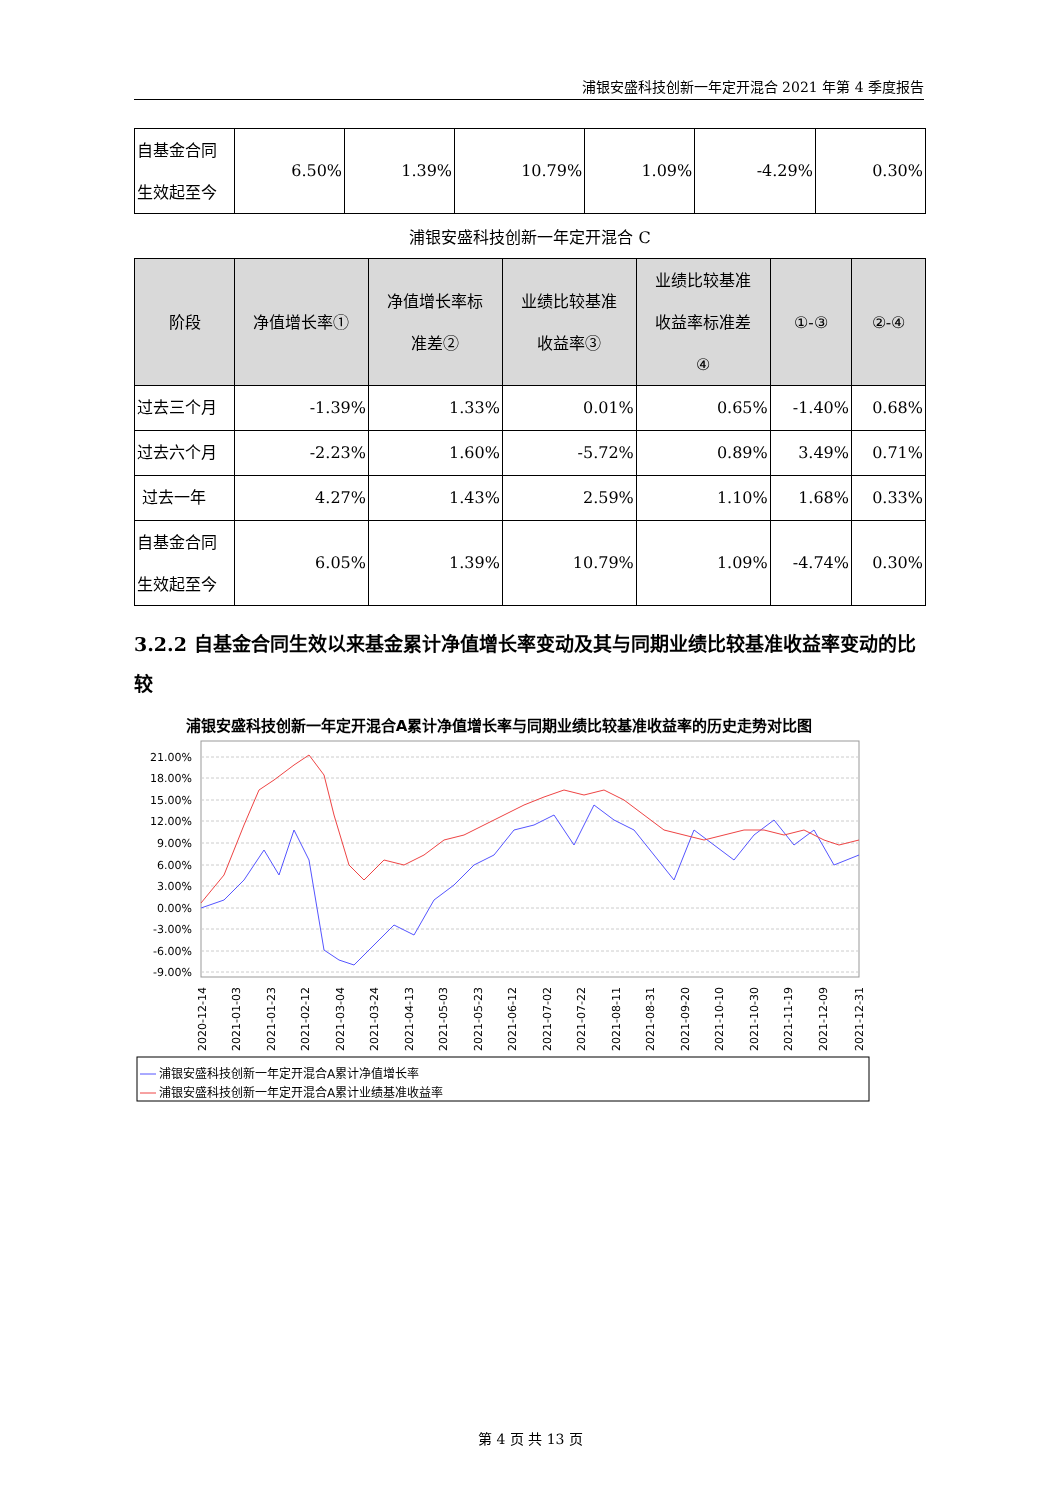浦银安盛科技创新一年定开混合 2021 年第 4 季度报告
| 自基金合同 生效起至今 | 6.50% | 1.39% | 10.79% | 1.09% | -4.29% | 0.30% |
浦银安盛科技创新一年定开混合 C
| 阶段 | 净值增长率① | 净值增长率标 准差② | 业绩比较基准 收益率③ | 业绩比较基准 收益率标准差 ④ | ①-③ | ②-④ |
| --- | --- | --- | --- | --- | --- | --- |
| 过去三个月 | -1.39% | 1.33% | 0.01% | 0.65% | -1.40% | 0.68% |
| 过去六个月 | -2.23% | 1.60% | -5.72% | 0.89% | 3.49% | 0.71% |
| 过去一年 | 4.27% | 1.43% | 2.59% | 1.10% | 1.68% | 0.33% |
| 自基金合同 生效起至今 | 6.05% | 1.39% | 10.79% | 1.09% | -4.74% | 0.30% |
3.2.2 自基金合同生效以来基金累计净值增长率变动及其与同期业绩比较基准收益率变动的比较
浦银安盛科技创新一年定开混合A累计净值增长率与同期业绩比较基准收益率的历史走势对比图
21.00%
18.00%
15.00%
12.00%
9.00%
6.00%
3.00%
0.00%
-3.00%
-6.00%
-9.00%
2020-12-14
2021-01-03
2021-01-23
2021-02-12
2021-03-04
2021-03-24
2021-04-13
2021-05-03
2021-05-23
2021-06-12
2021-07-02
2021-07-22
2021-08-11
2021-08-31
2021-09-20
2021-10-10
2021-10-30
2021-11-19
2021-12-09
2021-12-31
浦银安盛科技创新一年定开混合A累计净值增长率
浦银安盛科技创新一年定开混合A累计业绩基准收益率
第 4 页 共 13 页